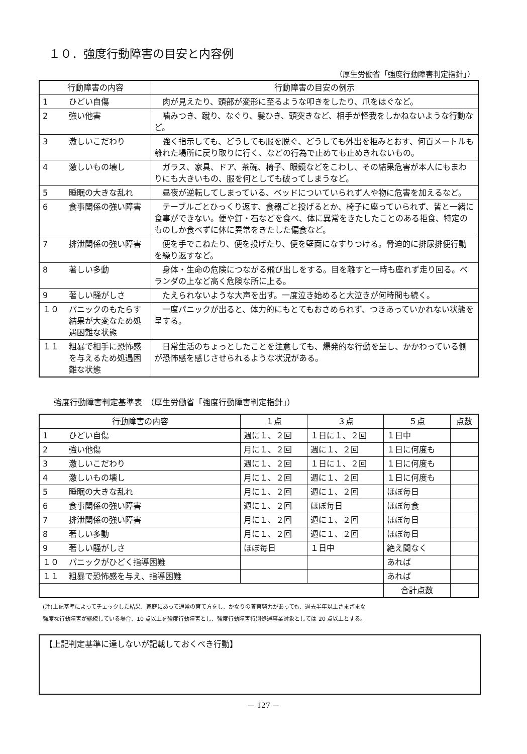１０．強度行動障害の目安と内容例
（厚生労働省「強度行動障害判定指針」）
| 行動障害の内容 | | 行動障害の目安の例示 |
| --- | --- | --- |
| 1 | ひどい自傷 | 肉が見えたり、頭部が変形に至るような叩きをしたり、爪をはぐなど。 |
| 2 | 強い他害 | 噛みつき、蹴り、なぐり、髪ひき、頭突きなど、相手が怪我をしかねないような行動など。 |
| 3 | 激しいこだわり | 強く指示しても、どうしても服を脱ぐ、どうしても外出を拒みとおす、何百メートルも離れた場所に戻り取りに行く、などの行為で止めても止めきれないもの。 |
| 4 | 激しいもの壊し | ガラス、家具、ドア、茶碗、椅子、眼鏡などをこわし、その結果危害が本人にもまわりにも大きいもの、服を何としても破ってしまうなど。 |
| 5 | 睡眠の大きな乱れ | 昼夜が逆転してしまっている、ベッドについていられず人や物に危害を加えるなど。 |
| 6 | 食事関係の強い障害 | テーブルごとひっくり返す、食器ごと投げるとか、椅子に座っていられず、皆と一緒に食事ができない。便や釘・石などを食べ、体に異常をきたしたことのある拒食、特定のものしか食べずに体に異常をきたした偏食など。 |
| 7 | 排泄関係の強い障害 | 便を手でこねたり、便を投げたり、便を壁面になすりつける。脅迫的に排尿排便行動を繰り返すなど。 |
| 8 | 著しい多動 | 身体・生命の危険につながる飛び出しをする。目を離すと一時も座れず走り回る。ベランダの上など高く危険な所に上る。 |
| 9 | 著しい騒がしさ | たえられないような大声を出す。一度泣き始めると大泣きが何時間も続く。 |
| １０ | パニックのもたらす結果が大変なため処遇困難な状態 | 一度パニックが出ると、体力的にもとてもおさめられず、つきあっていかれない状態を呈する。 |
| １１ | 粗暴で相手に恐怖感を与えるため処遇困難な状態 | 日常生活のちょっとしたことを注意しても、爆発的な行動を呈し、かかわっている側が恐怖感を感じさせられるような状況がある。 |
強度行動障害判定基準表　（厚生労働省「強度行動障害判定指針」）
| 行動障害の内容 | | １点 | ３点 | ５点 | 点数 |
| --- | --- | --- | --- | --- | --- |
| 1 | ひどい自傷 | 週に１、２回 | １日に１、２回 | １日中 | |
| 2 | 強い他傷 | 月に１、２回 | 週に１、２回 | １日に何度も | |
| 3 | 激しいこだわり | 週に１、２回 | １日に１、２回 | １日に何度も | |
| 4 | 激しいもの壊し | 月に１、２回 | 週に１、２回 | １日に何度も | |
| 5 | 睡眠の大きな乱れ | 月に１、２回 | 週に１、２回 | ほぼ毎日 | |
| 6 | 食事関係の強い障害 | 週に１、２回 | ほぼ毎日 | ほぼ毎食 | |
| 7 | 排泄関係の強い障害 | 月に１、２回 | 週に１、２回 | ほぼ毎日 | |
| 8 | 著しい多動 | 月に１、２回 | 週に１、２回 | ほぼ毎日 | |
| 9 | 著しい騒がしさ | ほぼ毎日 | １日中 | 絶え間なく | |
| １０ | パニックがひどく指導困難 | | | あれば | |
| １１ | 粗暴で恐怖感を与え、指導困難 | | | あれば | |
| | | | | 合計点数 | |
(注)上記基準によってチェックした結果、家庭にあって通常の育て方をし、かなりの養育努力があっても、過去半年以上さまざまな
強度な行動障害が継続している場合、10 点以上を強度行動障害とし、強度行動障害特別処遇事業対象としては 20 点以上とする。
【上記判定基準に達しないが記載しておくべき行動】
— 127 —